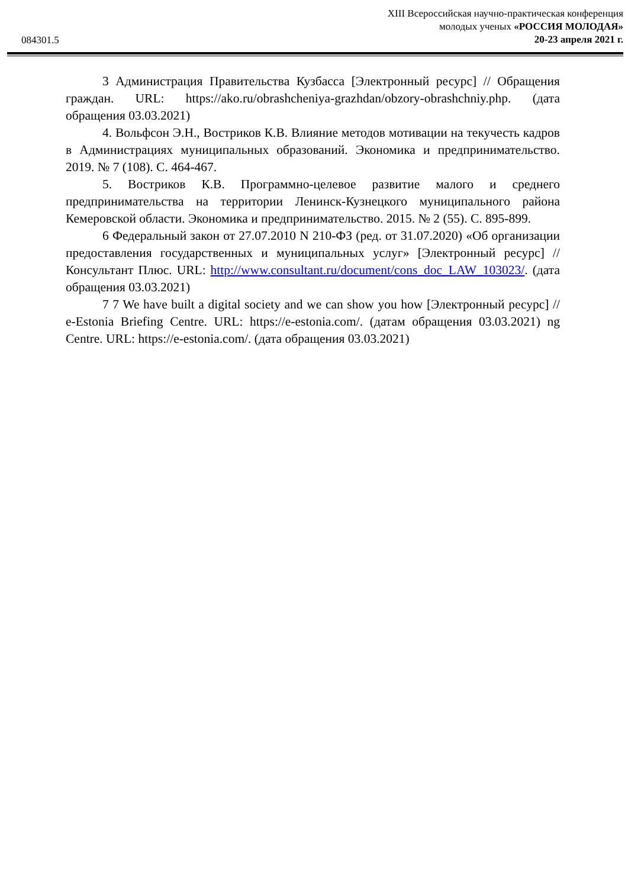084301.5
XIII Всероссийская научно-практическая конференция
молодых ученых «РОССИЯ МОЛОДАЯ»
20-23 апреля 2021 г.
3 Администрация Правительства Кузбасса [Электронный ресурс] // Обращения граждан. URL: https://ako.ru/obrashcheniya-grazhdan/obzory-obrashchniy.php. (дата обращения 03.03.2021)
4. Вольфсон Э.Н., Востриков К.В. Влияние методов мотивации на текучесть кадров в Администрациях муниципальных образований. Экономика и предпринимательство. 2019. № 7 (108). С. 464-467.
5. Востриков К.В. Программно-целевое развитие малого и среднего предпринимательства на территории Ленинск-Кузнецкого муниципального района Кемеровской области. Экономика и предпринимательство. 2015. № 2 (55). С. 895-899.
6 Федеральный закон от 27.07.2010 N 210-ФЗ (ред. от 31.07.2020) «Об организации предоставления государственных и муниципальных услуг» [Электронный ресурс] // Консультант Плюс. URL: http://www.consultant.ru/document/cons_doc_LAW_103023/. (дата обращения 03.03.2021)
7 7 We have built a digital society and we can show you how [Электронный ресурс] // e-Estonia Briefing Centre. URL: https://e-estonia.com/. (датам обращения 03.03.2021) ng Centre. URL: https://e-estonia.com/. (дата обращения 03.03.2021)